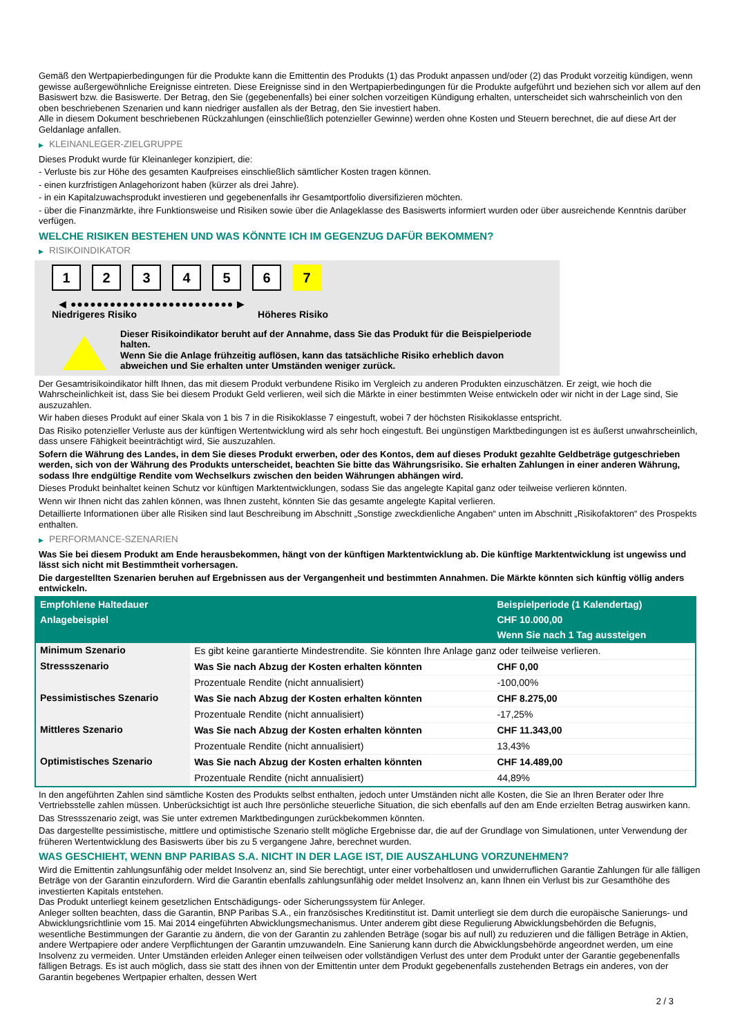Gemäß den Wertpapierbedingungen für die Produkte kann die Emittentin des Produkts (1) das Produkt anpassen und/oder (2) das Produkt vorzeitig kündigen, wenn gewisse außergewöhnliche Ereignisse eintreten. Diese Ereignisse sind in den Wertpapierbedingungen für die Produkte aufgeführt und beziehen sich vor allem auf den Basiswert bzw. die Basiswerte. Der Betrag, den Sie (gegebenenfalls) bei einer solchen vorzeitigen Kündigung erhalten, unterscheidet sich wahrscheinlich von den oben beschriebenen Szenarien und kann niedriger ausfallen als der Betrag, den Sie investiert haben.
Alle in diesem Dokument beschriebenen Rückzahlungen (einschließlich potenzieller Gewinne) werden ohne Kosten und Steuern berechnet, die auf diese Art der Geldanlage anfallen.
▶ KLEINANLEGER-ZIELGRUPPE
Dieses Produkt wurde für Kleinanleger konzipiert, die:
- Verluste bis zur Höhe des gesamten Kaufpreises einschließlich sämtlicher Kosten tragen können.
- einen kurzfristigen Anlagehorizont haben (kürzer als drei Jahre).
- in ein Kapitalzuwachsprodukt investieren und gegebenenfalls ihr Gesamtportfolio diversifizieren möchten.
- über die Finanzmärkte, ihre Funktionsweise und Risiken sowie über die Anlageklasse des Basiswerts informiert wurden oder über ausreichende Kenntnis darüber verfügen.
WELCHE RISIKEN BESTEHEN UND WAS KÖNNTE ICH IM GEGENZUG DAFÜR BEKOMMEN?
▶ RISIKOINDIKATOR
1 2 3 4 5 6 7
◀ ●●●●●●●●●●●●●●●●●●●●●●●●● ▶
Niedrigeres Risiko Höheres Risiko
Dieser Risikoindikator beruht auf der Annahme, dass Sie das Produkt für die Beispielperiode halten.
Wenn Sie die Anlage frühzeitig auflösen, kann das tatsächliche Risiko erheblich davon abweichen und Sie erhalten unter Umständen weniger zurück.
Der Gesamtrisikoindikator hilft Ihnen, das mit diesem Produkt verbundene Risiko im Vergleich zu anderen Produkten einzuschätzen. Er zeigt, wie hoch die Wahrscheinlichkeit ist, dass Sie bei diesem Produkt Geld verlieren, weil sich die Märkte in einer bestimmten Weise entwickeln oder wir nicht in der Lage sind, Sie auszuzahlen.
Wir haben dieses Produkt auf einer Skala von 1 bis 7 in die Risikoklasse 7 eingestuft, wobei 7 der höchsten Risikoklasse entspricht.
Das Risiko potenzieller Verluste aus der künftigen Wertentwicklung wird als sehr hoch eingestuft. Bei ungünstigen Marktbedingungen ist es äußerst unwahrscheinlich, dass unsere Fähigkeit beeinträchtigt wird, Sie auszuzahlen.
Sofern die Währung des Landes, in dem Sie dieses Produkt erwerben, oder des Kontos, dem auf dieses Produkt gezahlte Geldbeträge gutgeschrieben werden, sich von der Währung des Produkts unterscheidet, beachten Sie bitte das Währungsrisiko. Sie erhalten Zahlungen in einer anderen Währung, sodass Ihre endgültige Rendite vom Wechselkurs zwischen den beiden Währungen abhängen wird.
Dieses Produkt beinhaltet keinen Schutz vor künftigen Marktentwicklungen, sodass Sie das angelegte Kapital ganz oder teilweise verlieren könnten.
Wenn wir Ihnen nicht das zahlen können, was Ihnen zusteht, könnten Sie das gesamte angelegte Kapital verlieren.
Detaillierte Informationen über alle Risiken sind laut Beschreibung im Abschnitt „Sonstige zweckdienliche Angaben“ unten im Abschnitt „Risikofaktoren“ des Prospekts enthalten.
▶ PERFORMANCE-SZENARIEN
Was Sie bei diesem Produkt am Ende herausbekommen, hängt von der künftigen Marktentwicklung ab. Die künftige Marktentwicklung ist ungewiss und lässt sich nicht mit Bestimmtheit vorhersagen.
Die dargestellten Szenarien beruhen auf Ergebnissen aus der Vergangenheit und bestimmten Annahmen. Die Märkte könnten sich künftig völlig anders entwickeln.
| Empfohlene Haltedauer | | Beispielperiode (1 Kalendertag) |
| --- | --- | --- |
| Anlagebeispiel | | CHF 10.000,00 |
| | | Wenn Sie nach 1 Tag aussteigen |
| Minimum Szenario | Es gibt keine garantierte Mindestrendite. Sie könnten Ihre Anlage ganz oder teilweise verlieren. | |
| Stressszenario | Was Sie nach Abzug der Kosten erhalten könnten | CHF 0,00 |
| | Prozentuale Rendite (nicht annualisiert) | -100,00% |
| Pessimistisches Szenario | Was Sie nach Abzug der Kosten erhalten könnten | CHF 8.275,00 |
| | Prozentuale Rendite (nicht annualisiert) | -17,25% |
| Mittleres Szenario | Was Sie nach Abzug der Kosten erhalten könnten | CHF 11.343,00 |
| | Prozentuale Rendite (nicht annualisiert) | 13,43% |
| Optimistisches Szenario | Was Sie nach Abzug der Kosten erhalten könnten | CHF 14.489,00 |
| | Prozentuale Rendite (nicht annualisiert) | 44,89% |
In den angeführten Zahlen sind sämtliche Kosten des Produkts selbst enthalten, jedoch unter Umständen nicht alle Kosten, die Sie an Ihren Berater oder Ihre Vertriebsstelle zahlen müssen. Unberücksichtigt ist auch Ihre persönliche steuerliche Situation, die sich ebenfalls auf den am Ende erzielten Betrag auswirken kann.
Das Stressszenario zeigt, was Sie unter extremen Marktbedingungen zurückbekommen könnten.
Das dargestellte pessimistische, mittlere und optimistische Szenario stellt mögliche Ergebnisse dar, die auf der Grundlage von Simulationen, unter Verwendung der früheren Wertentwicklung des Basiswerts über bis zu 5 vergangene Jahre, berechnet wurden.
WAS GESCHIEHT, WENN BNP PARIBAS S.A. NICHT IN DER LAGE IST, DIE AUSZAHLUNG VORZUNEHMEN?
Wird die Emittentin zahlungsunfähig oder meldet Insolvenz an, sind Sie berechtigt, unter einer vorbehaltlosen und unwiderruflichen Garantie Zahlungen für alle fälligen Beträge von der Garantin einzufordern. Wird die Garantin ebenfalls zahlungsunfähig oder meldet Insolvenz an, kann Ihnen ein Verlust bis zur Gesamthöhe des investierten Kapitals entstehen.
Das Produkt unterliegt keinem gesetzlichen Entschädigungs- oder Sicherungssystem für Anleger.
Anleger sollten beachten, dass die Garantin, BNP Paribas S.A., ein französisches Kreditinstitut ist. Damit unterliegt sie dem durch die europäische Sanierungs- und Abwicklungsrichtlinie vom 15. Mai 2014 eingeführten Abwicklungsmechanismus. Unter anderem gibt diese Regulierung Abwicklungsbehörden die Befugnis, wesentliche Bestimmungen der Garantie zu ändern, die von der Garantin zu zahlenden Beträge (sogar bis auf null) zu reduzieren und die fälligen Beträge in Aktien, andere Wertpapiere oder andere Verpflichtungen der Garantin umzuwandeln. Eine Sanierung kann durch die Abwicklungsbehörde angeordnet werden, um eine Insolvenz zu vermeiden. Unter Umständen erleiden Anleger einen teilweisen oder vollständigen Verlust des unter dem Produkt unter der Garantie gegebenenfalls fälligen Betrags. Es ist auch möglich, dass sie statt des ihnen von der Emittentin unter dem Produkt gegebenenfalls zustehenden Betrags ein anderes, von der Garantin begebenes Wertpapier erhalten, dessen Wert
2 / 3